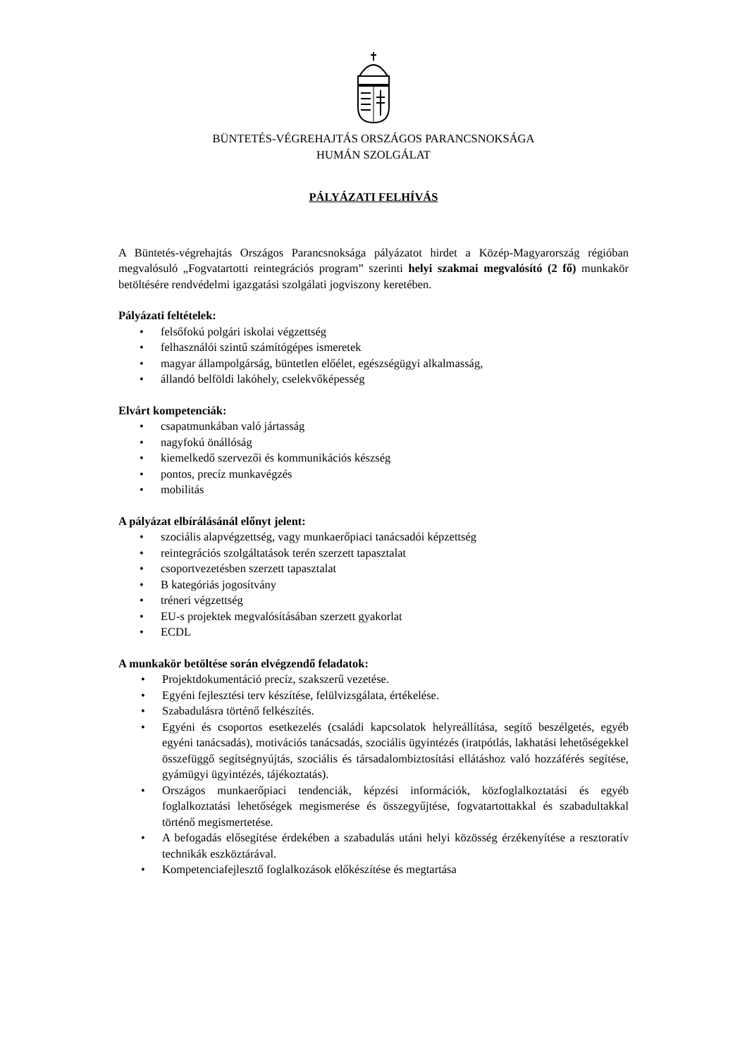BÜNTETÉS-VÉGREHAJTÁS ORSZÁGOS PARANCSNOKSÁGA
HUMÁN SZOLGÁLAT
PÁLYÁZATI FELHÍVÁS
A Büntetés-végrehajtás Országos Parancsnoksága pályázatot hirdet a Közép-Magyarország régióban megvalósuló „Fogvatartotti reintegrációs program” szerinti helyi szakmai megvalósító (2 fő) munkakör betöltésére rendvédelmi igazgatási szolgálati jogviszony keretében.
Pályázati feltételek:
• felsőfokú polgári iskolai végzettség
• felhasználói szintű számítógépes ismeretek
• magyar állampolgárság, büntetlen előélet, egészségügyi alkalmasság,
• állandó belföldi lakóhely, cselekvőképesség
Elvárt kompetenciák:
• csapatmunkában való jártasság
• nagyfokú önállóság
• kiemelkedő szervezői és kommunikációs készség
• pontos, precíz munkavégzés
• mobilitás
A pályázat elbírálásánál előnyt jelent:
• szociális alapvégzettség, vagy munkaerőpiaci tanácsadói képzettség
• reintegrációs szolgáltatások terén szerzett tapasztalat
• csoportvezetésben szerzett tapasztalat
• B kategóriás jogosítvány
• tréneri végzettség
• EU-s projektek megvalósításában szerzett gyakorlat
• ECDL
A munkakör betöltése során elvégzendő feladatok:
• Projektdokumentáció precíz, szakszerű vezetése.
• Egyéni fejlesztési terv készítése, felülvizsgálata, értékelése.
• Szabadulásra történő felkészítés.
• Egyéni és csoportos esetkezelés (családi kapcsolatok helyreállítása, segítő beszélgetés, egyéb egyéni tanácsadás), motivációs tanácsadás, szociális ügyintézés (iratpótlás, lakhatási lehetőségekkel összefüggő segítségnyújtás, szociális és társadalombiztosítási ellátáshoz való hozzáférés segítése, gyámügyi ügyintézés, tájékoztatás).
• Országos munkaerőpiaci tendenciák, képzési információk, közfoglalkoztatási és egyéb foglalkoztatási lehetőségek megismerése és összegyűjtése, fogvatartottakkal és szabadultakkal történő megismertetése.
• A befogadás elősegítése érdekében a szabadulás utáni helyi közösség érzékenyítése a resztoratív technikák eszköztárával.
• Kompetenciafejlesztő foglalkozások előkészítése és megtartása